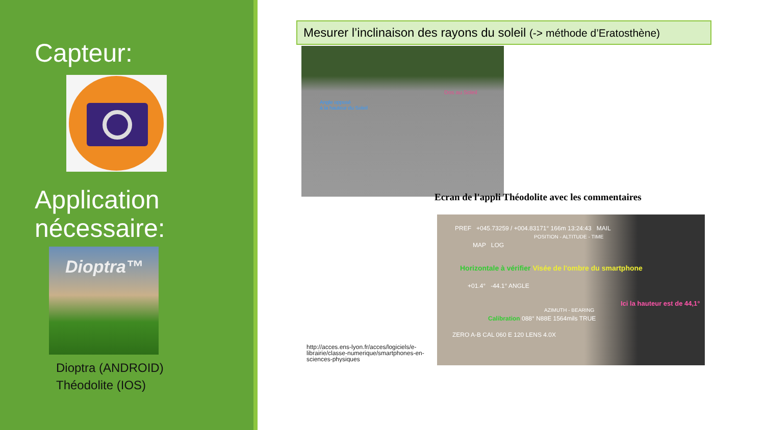Capteur:
Application nécessaire:
Dioptra™
Dioptra (ANDROID)
Théodolite (IOS)
Mesurer l’inclinaison des rayons du soleil (-> méthode d’Eratosthène)
Angle opposé
à la hauteur du Soleil
Dos au Soleil
Ecran de l'appli Théodolite avec les commentaires
PREF +045.73259 / +004.83171° 166m 13:24:43 MAIL
POSITION - ALTITUDE - TIME
MAP LOG
Horizontale à vérifier Visée de l'ombre du smartphone
+01.4° -44.1° ANGLE
Ici la hauteur est de 44,1°
AZIMUTH - BEARING
Calibration 088° N88E 1564mils TRUE
ZERO A-B CAL 060 E 120 LENS 4.0X
http://acces.ens-lyon.fr/acces/logiciels/e-librairie/classe-numerique/smartphones-en-sciences-physiques